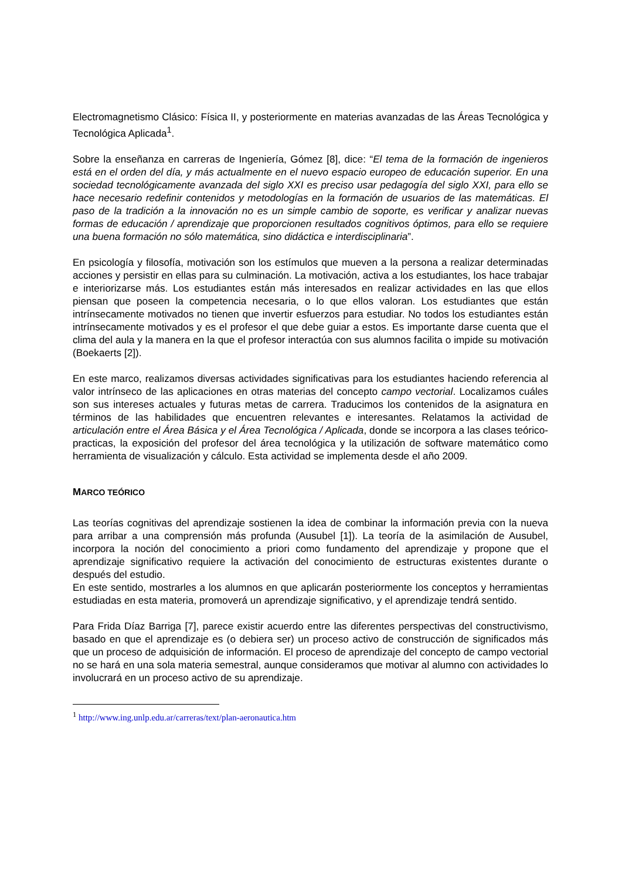Electromagnetismo Clásico: Física II, y posteriormente en materias avanzadas de las Áreas Tecnológica y Tecnológica Aplicada<sup>1</sup>.
Sobre la enseñanza en carreras de Ingeniería, Gómez [8], dice: “El tema de la formación de ingenieros está en el orden del día, y más actualmente en el nuevo espacio europeo de educación superior. En una sociedad tecnológicamente avanzada del siglo XXI es preciso usar pedagogía del siglo XXI, para ello se hace necesario redefinir contenidos y metodologías en la formación de usuarios de las matemáticas. El paso de la tradición a la innovación no es un simple cambio de soporte, es verificar y analizar nuevas formas de educación / aprendizaje que proporcionen resultados cognitivos óptimos, para ello se requiere una buena formación no sólo matemática, sino didáctica e interdisciplinaria”.
En psicología y filosofía, motivación son los estímulos que mueven a la persona a realizar determinadas acciones y persistir en ellas para su culminación. La motivación, activa a los estudiantes, los hace trabajar e interiorizarse más. Los estudiantes están más interesados en realizar actividades en las que ellos piensan que poseen la competencia necesaria, o lo que ellos valoran. Los estudiantes que están intrínsecamente motivados no tienen que invertir esfuerzos para estudiar. No todos los estudiantes están intrínsecamente motivados y es el profesor el que debe guiar a estos. Es importante darse cuenta que el clima del aula y la manera en la que el profesor interactúa con sus alumnos facilita o impide su motivación (Boekaerts [2]).
En este marco, realizamos diversas actividades significativas para los estudiantes haciendo referencia al valor intrínseco de las aplicaciones en otras materias del concepto campo vectorial. Localizamos cuáles son sus intereses actuales y futuras metas de carrera. Traducimos los contenidos de la asignatura en términos de las habilidades que encuentren relevantes e interesantes. Relatamos la actividad de articulación entre el Área Básica y el Área Tecnológica / Aplicada, donde se incorpora a las clases teórico-practicas, la exposición del profesor del área tecnológica y la utilización de software matemático como herramienta de visualización y cálculo. Esta actividad se implementa desde el año 2009.
MARCO TEÓRICO
Las teorías cognitivas del aprendizaje sostienen la idea de combinar la información previa con la nueva para arribar a una comprensión más profunda (Ausubel [1]). La teoría de la asimilación de Ausubel, incorpora la noción del conocimiento a priori como fundamento del aprendizaje y propone que el aprendizaje significativo requiere la activación del conocimiento de estructuras existentes durante o después del estudio.
En este sentido, mostrarles a los alumnos en que aplicarán posteriormente los conceptos y herramientas estudiadas en esta materia, promoverá un aprendizaje significativo, y el aprendizaje tendrá sentido.
Para Frida Díaz Barriga [7], parece existir acuerdo entre las diferentes perspectivas del constructivismo, basado en que el aprendizaje es (o debiera ser) un proceso activo de construcción de significados más que un proceso de adquisición de información. El proceso de aprendizaje del concepto de campo vectorial no se hará en una sola materia semestral, aunque consideramos que motivar al alumno con actividades lo involucrará en un proceso activo de su aprendizaje.
<sup>1</sup> http://www.ing.unlp.edu.ar/carreras/text/plan-aeronautica.htm